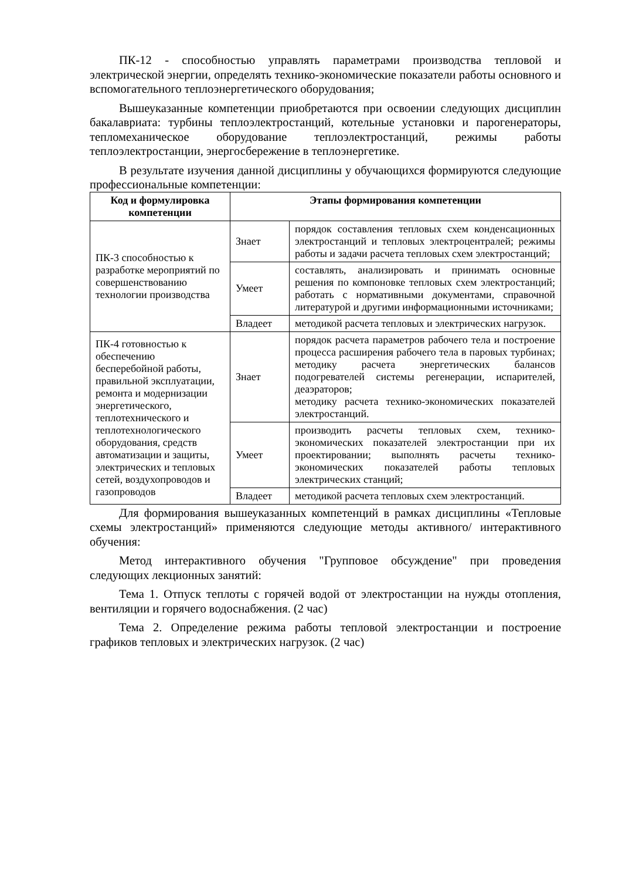ПК-12 - способностью управлять параметрами производства тепловой и электрической энергии, определять технико-экономические показатели работы основного и вспомогательного теплоэнергетического оборудования;
Вышеуказанные компетенции приобретаются при освоении следующих дисциплин бакалавриата: турбины теплоэлектростанций, котельные установки и парогенераторы, тепломеханическое оборудование теплоэлектростанций, режимы работы теплоэлектростанции, энергосбережение в теплоэнергетике.
В результате изучения данной дисциплины у обучающихся формируются следующие профессиональные компетенции:
| Код и формулировка компетенции | Этапы формирования компетенции | |
| --- | --- | --- |
| ПК-3 способностью к разработке мероприятий по совершенствованию технологии производства | Знает | порядок составления тепловых схем конденсационных электростанций и тепловых электроцентралей; режимы работы и задачи расчета тепловых схем электростанций; |
| | Умеет | составлять, анализировать и принимать основные решения по компоновке тепловых схем электростанций; работать с нормативными документами, справочной литературой и другими информационными источниками; |
| | Владеет | методикой расчета тепловых и электрических нагрузок. |
| ПК-4 готовностью к обеспечению бесперебойной работы, правильной эксплуатации, ремонта и модернизации энергетического, теплотехнического и теплотехнологического оборудования, средств автоматизации и защиты, электрических и тепловых сетей, воздухопроводов и газопроводов | Знает | порядок расчета параметров рабочего тела и построение процесса расширения рабочего тела в паровых турбинах; методику расчета энергетических балансов подогревателей системы регенерации, испарителей, деаэраторов; методику расчета технико-экономических показателей электростанций. |
| | Умеет | производить расчеты тепловых схем, технико-экономических показателей электростанции при их проектировании; выполнять расчеты технико-экономических показателей работы тепловых электрических станций; |
| | Владеет | методикой расчета тепловых схем электростанций. |
Для формирования вышеуказанных компетенций в рамках дисциплины «Тепловые схемы электростанций» применяются следующие методы активного/ интерактивного обучения:
Метод интерактивного обучения "Групповое обсуждение" при проведения следующих лекционных занятий:
Тема 1. Отпуск теплоты с горячей водой от электростанции на нужды отопления, вентиляции и горячего водоснабжения. (2 час)
Тема 2. Определение режима работы тепловой электростанции и построение графиков тепловых и электрических нагрузок. (2 час)